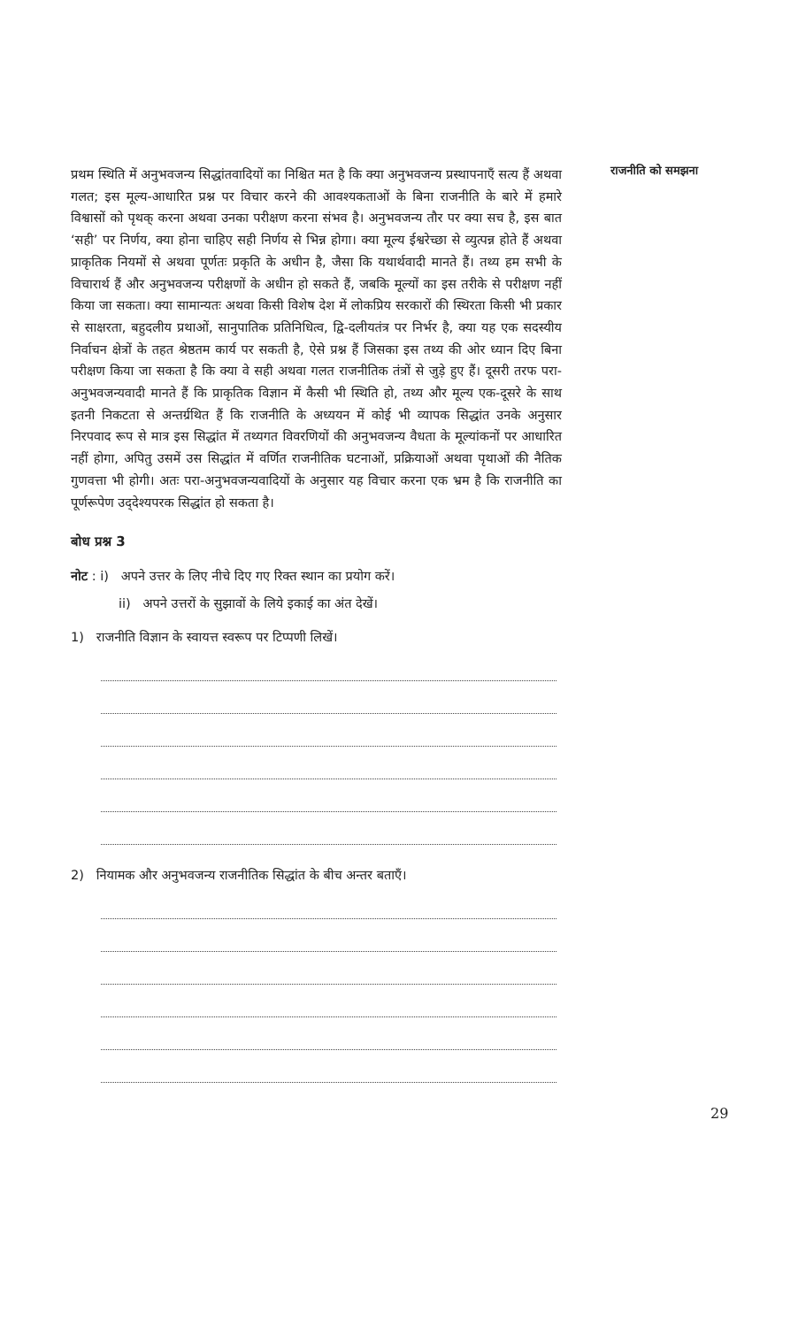राजनीति को समझना
प्रथम स्थिति में अनुभवजन्य सिद्धांतवादियों का निश्चित मत है कि क्या अनुभवजन्य प्रस्थापनाएँ सत्य हैं अथवा गलत; इस मूल्य-आधारित प्रश्न पर विचार करने की आवश्यकताओं के बिना राजनीति के बारे में हमारे विश्वासों को पृथक् करना अथवा उनका परीक्षण करना संभव है। अनुभवजन्य तौर पर क्या सच है, इस बात ‘सही’ पर निर्णय, क्या होना चाहिए सही निर्णय से भिन्न होगा। क्या मूल्य ईश्वरेच्छा से व्युत्पन्न होते हैं अथवा प्राकृतिक नियमों से अथवा पूर्णतः प्रकृति के अधीन है, जैसा कि यथार्थवादी मानते हैं। तथ्य हम सभी के विचारार्थ हैं और अनुभवजन्य परीक्षणों के अधीन हो सकते हैं, जबकि मूल्यों का इस तरीके से परीक्षण नहीं किया जा सकता। क्या सामान्यतः अथवा किसी विशेष देश में लोकप्रिय सरकारों की स्थिरता किसी भी प्रकार से साक्षरता, बहुदलीय प्रथाओं, सानुपातिक प्रतिनिधित्व, द्वि-दलीयतंत्र पर निर्भर है, क्या यह एक सदस्यीय निर्वाचन क्षेत्रों के तहत श्रेष्ठतम कार्य पर सकती है, ऐसे प्रश्न हैं जिसका इस तथ्य की ओर ध्यान दिए बिना परीक्षण किया जा सकता है कि क्या वे सही अथवा गलत राजनीतिक तंत्रों से जुड़े हुए हैं। दूसरी तरफ परा-अनुभवजन्यवादी मानते हैं कि प्राकृतिक विज्ञान में कैसी भी स्थिति हो, तथ्य और मूल्य एक-दूसरे के साथ इतनी निकटता से अन्तर्ग्रथित हैं कि राजनीति के अध्ययन में कोई भी व्यापक सिद्धांत उनके अनुसार निरपवाद रूप से मात्र इस सिद्धांत में तथ्यगत विवरणियों की अनुभवजन्य वैधता के मूल्यांकनों पर आधारित नहीं होगा, अपितु उसमें उस सिद्धांत में वर्णित राजनीतिक घटनाओं, प्रक्रियाओं अथवा पृथाओं की नैतिक गुणवत्ता भी होगी। अतः परा-अनुभवजन्यवादियों के अनुसार यह विचार करना एक भ्रम है कि राजनीति का पूर्णरूपेण उद्‌देश्यपरक सिद्धांत हो सकता है।
बोध प्रश्न 3
नोट : i) अपने उत्तर के लिए नीचे दिए गए रिक्त स्थान का प्रयोग करें।
ii) अपने उत्तरों के सुझावों के लिये इकाई का अंत देखें।
1) राजनीति विज्ञान के स्वायत्त स्वरूप पर टिप्पणी लिखें।
2) नियामक और अनुभवजन्य राजनीतिक सिद्धांत के बीच अन्तर बताएँ।
29